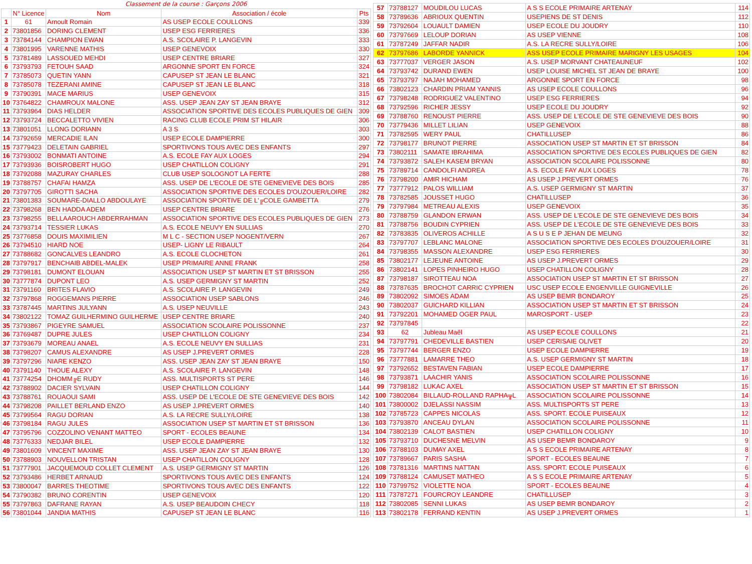| Classement de la course : Garçons 2006 | | | | |
| --- | --- | --- | --- | --- |
| | N° Licence | Nom | Association / école | Pts |
| 1 | 61 | Arnoult Romain | AS USEP ECOLE COULLONS | 339 |
| 2 | 73801856 | DORING CLEMENT | USEP ESG FERRIERES | 336 |
| 3 | 73784144 | CHAMPION EWAN | A.S. SCOLAIRE P. LANGEVIN | 333 |
| 4 | 73801995 | VARENNE MATHIS | USEP GENEVOIX | 330 |
| 5 | 73781489 | LASSOUED MEHDI | USEP CENTRE BRIARE | 327 |
| 6 | 73793793 | FETOUH SAAD | ARGONNE SPORT EN FORCE | 324 |
| 7 | 73785073 | QUETIN YANN | CAPUSEP ST JEAN LE BLANC | 321 |
| 8 | 73785078 | TEZERANI AMINE | CAPUSEP ST JEAN LE BLANC | 318 |
| 9 | 73790391 | MACE MARIUS | USEP GENEVOIX | 315 |
| 10 | 73764822 | CHAMROUX MALONE | ASS. USEP JEAN ZAY ST JEAN BRAYE | 312 |
| 11 | 73793964 | DIAS HELDER | ASSOCIATION SPORTIVE DES ECOLES PUBLIQUES DE GIEN | 309 |
| 12 | 73793724 | BECCALETTO VIVIEN | RACING CLUB ECOLE PRIM ST HILAIR | 306 |
| 13 | 73801051 | LLONG DORIANN | A 3 S | 303 |
| 14 | 73792659 | MERCADIE ILAN | USEP ECOLE DAMPIERRE | 300 |
| 15 | 73779423 | DELETAIN GABRIEL | SPORTIVONS TOUS AVEC DES ENFANTS | 297 |
| 16 | 73793002 | BONMATI ANTOINE | A.S. ECOLE FAY AUX LOGES | 294 |
| 17 | 73793936 | BOISROBERT HUGO | USEP CHATILLON COLIGNY | 291 |
| 18 | 73792088 | MAZURAY CHARLES | CLUB USEP SOLOGNOT LA FERTE | 288 |
| 19 | 73788757 | CHAFAI HAMZA | ASS. USEP DE L'ECOLE DE STE GENEVIEVE DES BOIS | 285 |
| 20 | 73797705 | GIROTTI SACHA | ASSOCIATION SPORTIVE DES ECOLES D'OUZOUER/LOIRE | 282 |
| 21 | 73801383 | SOUMARE-DIALLO ABDOULAYE | ASSOCIATION SPORTIVE DE L'╔COLE GAMBETTA | 279 |
| 22 | 73798268 | BEN HADDA ADEM | USEP CENTRE BRIARE | 276 |
| 23 | 73798255 | BELLAAROUCH ABDERRAHMAN | ASSOCIATION SPORTIVE DES ECOLES PUBLIQUES DE GIEN | 273 |
| 24 | 73793714 | TESSIER LUKAS | A.S. ECOLE NEUVY EN SULLIAS | 270 |
| 25 | 73776858 | DOUIS MAXIMILIEN | M L C - SECTION USEP NOGENT/VERN | 267 |
| 26 | 73794510 | HIARD NOE | USEP- LIGNY LE RIBAULT | 264 |
| 27 | 73788682 | GONCALVES LEANDRO | A.S. ECOLE CLOCHETON | 261 |
| 28 | 73797917 | BENCHAIB ABDEL-MALEK | USEP PRIMAIRE ANNE FRANK | 258 |
| 29 | 73798181 | DUMONT ELOUAN | ASSOCIATION USEP ST MARTIN ET ST BRISSON | 255 |
| 30 | 73777874 | DUPONT LEO | A.S. USEP GERMIGNY ST MARTIN | 252 |
| 31 | 73791160 | BRITES FLAVIO | A.S. SCOLAIRE P. LANGEVIN | 249 |
| 32 | 73797868 | ROGGEMANS PIERRE | ASSOCIATION USEP SABLONS | 246 |
| 33 | 73787445 | MARTINS JULYANN | A.S. USEP NEUVILLE | 243 |
| 34 | 73802122 | TOMAZ GUILHERMINO GUILHERME | USEP CENTRE BRIARE | 240 |
| 35 | 73793867 | PIGEYRE SAMUEL | ASSOCIATION SCOLAIRE POLISSONNE | 237 |
| 36 | 73769487 | DUPRE JULES | USEP CHATILLON COLIGNY | 234 |
| 37 | 73793679 | MOREAU ANAEL | A.S. ECOLE NEUVY EN SULLIAS | 231 |
| 38 | 73798207 | CAMUS ALEXANDRE | AS USEP J.PREVERT ORMES | 228 |
| 39 | 73797296 | NIARE KENZO | ASS. USEP JEAN ZAY ST JEAN BRAYE | 150 |
| 40 | 73791140 | THOUE ALEXY | A.S. SCOLAIRE P. LANGEVIN | 148 |
| 41 | 73774254 | DHOMM╔E RUDY | ASS. MULTISPORTS ST PERE | 146 |
| 42 | 73788902 | DACIER SYLVAIN | USEP CHATILLON COLIGNY | 144 |
| 43 | 73788761 | ROUAOUI SAMI | ASS. USEP DE L'ECOLE DE STE GENEVIEVE DES BOIS | 142 |
| 44 | 73798208 | PAILLET BERLAND ENZO | AS USEP J.PREVERT ORMES | 140 |
| 45 | 73799564 | RAGU DORIAN | A.S. LA RECRE SULLY/LOIRE | 138 |
| 46 | 73798184 | RAGU JULES | ASSOCIATION USEP ST MARTIN ET ST BRISSON | 136 |
| 47 | 73795796 | COZZOLINO VENANT MATTEO | SPORT - ECOLES BEAUNE | 134 |
| 48 | 73776333 | NEDJAR BILEL | USEP ECOLE DAMPIERRE | 132 |
| 49 | 73801609 | VINCENT MAXIME | ASS. USEP JEAN ZAY ST JEAN BRAYE | 130 |
| 50 | 73788903 | NOUVELLON TRISTAN | USEP CHATILLON COLIGNY | 128 |
| 51 | 73777901 | JACQUEMOUD COLLET CLEMENT | A.S. USEP GERMIGNY ST MARTIN | 126 |
| 52 | 73793486 | HERBET ARNAUD | SPORTIVONS TOUS AVEC DES ENFANTS | 124 |
| 53 | 73800047 | BARRES THEOTIME | SPORTIVONS TOUS AVEC DES ENFANTS | 122 |
| 54 | 73790382 | BRUNO CORENTIN | USEP GENEVOIX | 120 |
| 55 | 73797863 | DAFRANE RAYAN | A.S. USEP BEAUDOIN CHECY | 118 |
| 56 | 73801044 | JANDIA MATHIS | CAPUSEP ST JEAN LE BLANC | 116 |
| 57 | 73788127 | MOUDILOU LUCAS | A S S ECOLE PRIMAIRE ARTENAY | 114 |
| 58 | 73789636 | ABRIOUX QUENTIN | USEPIENS DE ST DENIS | 112 |
| 59 | 73792604 | LOUAULT DAMIEN | USEP ECOLE DU JOUDRY | 110 |
| 60 | 73797669 | LELOUP DORIAN | AS USEP VIENNE | 108 |
| 61 | 73787249 | JAFFAR NADIR | A.S. LA RECRE SULLY/LOIRE | 106 |
| 62 | 73797686 | LABORDE YANNICK | ASS USEP ECOLE PRIMAIRE MARIGNY LES USAGES | 104 |
| 63 | 73777037 | VERGER JASON | A.S. USEP MORVANT CHATEAUNEUF | 102 |
| 64 | 73793742 | DURAND EWEN | USEP LOUISE MICHEL ST JEAN DE BRAYE | 100 |
| 65 | 73793797 | NAJAH MOHAMED | ARGONNE SPORT EN FORCE | 98 |
| 66 | 73802123 | CHARDIN PRIAM YANNIS | AS USEP ECOLE COULLONS | 96 |
| 67 | 73798248 | RODRIGUEZ VALENTINO | USEP ESG FERRIERES | 94 |
| 68 | 73792596 | RICHER JESSY | USEP ECOLE DU JOUDRY | 92 |
| 69 | 73788760 | RENOUST PIERRE | ASS. USEP DE L'ECOLE DE STE GENEVIEVE DES BOIS | 90 |
| 70 | 73779436 | MILLET LILIAN | USEP GENEVOIX | 88 |
| 71 | 73782595 | WERY PAUL | CHATILLUSEP | 86 |
| 72 | 73798177 | BRUNOT PIERRE | ASSOCIATION USEP ST MARTIN ET ST BRISSON | 84 |
| 73 | 73802111 | SAMATE IBRAHIMA | ASSOCIATION SPORTIVE DES ECOLES PUBLIQUES DE GIEN | 82 |
| 74 | 73793872 | SALEH KASEM BRYAN | ASSOCIATION SCOLAIRE POLISSONNE | 80 |
| 75 | 73789714 | CANDOLFI ANDREA | A.S. ECOLE FAY AUX LOGES | 78 |
| 76 | 73798200 | AMIR HICHAM | AS USEP J.PREVERT ORMES | 76 |
| 77 | 73777912 | PALOS WILLIAM | A.S. USEP GERMIGNY ST MARTIN | 37 |
| 78 | 73782585 | JOUSSET HUGO | CHATILLUSEP | 36 |
| 79 | 73797984 | METREAU ALEXIS | USEP GENEVOIX | 35 |
| 80 | 73788759 | GLANDON ERWAN | ASS. USEP DE L'ECOLE DE STE GENEVIEVE DES BOIS | 34 |
| 81 | 73788756 | BOUDIN CYPRIEN | ASS. USEP DE L'ECOLE DE STE GENEVIEVE DES BOIS | 33 |
| 82 | 73783835 | OLIVEROS ACHILLE | A S U S E P JEHAN DE MEUNG | 32 |
| 83 | 73797707 | LEBLANC MALONE | ASSOCIATION SPORTIVE DES ECOLES D'OUZOUER/LOIRE | 31 |
| 84 | 73798355 | MASSON ALEXANDRE | USEP ESG FERRIERES | 30 |
| 85 | 73802177 | LEJEUNE ANTOINE | AS USEP J.PREVERT ORMES | 29 |
| 86 | 73802141 | LOPES PINHEIRO HUGO | USEP CHATILLON COLIGNY | 28 |
| 87 | 73798187 | SIROTTEAU NOA | ASSOCIATION USEP ST MARTIN ET ST BRISSON | 27 |
| 88 | 73787635 | BROCHOT CARRIC CYPRIEN | USC USEP ECOLE ENGENVILLE GUIGNEVILLE | 26 |
| 89 | 73802092 | SIMOES ADAM | AS USEP BEMR BONDAROY | 25 |
| 90 | 73802037 | GUICHARD KILLIAN | ASSOCIATION USEP ST MARTIN ET ST BRISSON | 24 |
| 91 | 73792201 | MOHAMED OGER PAUL | MAROSPORT - USEP | 23 |
| 92 | 73797845 | | | 22 |
| 93 | 62 | Jubleau Maël | AS USEP ECOLE COULLONS | 21 |
| 94 | 73797791 | CHEDEVILLE BASTIEN | USEP CERISAIE OLIVET | 20 |
| 95 | 73797744 | BERGER ENZO | USEP ECOLE DAMPIERRE | 19 |
| 96 | 73777881 | LAMARRE THEO | A.S. USEP GERMIGNY ST MARTIN | 18 |
| 97 | 73792652 | BESTAVEN FABIAN | USEP ECOLE DAMPIERRE | 17 |
| 98 | 73793871 | LAACHIR YANIS | ASSOCIATION SCOLAIRE POLISSONNE | 16 |
| 99 | 73798182 | LUKAC AXEL | ASSOCIATION USEP ST MARTIN ET ST BRISSON | 15 |
| 100 | 73802084 | BILLAUD-ROLLAND RAPHA╦L | ASSOCIATION SCOLAIRE POLISSONNE | 14 |
| 101 | 73800002 | DJELASSI NASSIM | ASS. MULTISPORTS ST PERE | 13 |
| 102 | 73785723 | CAPPES NICOLAS | ASS. SPORT. ECOLE PUISEAUX | 12 |
| 103 | 73793870 | ANCEAU DYLAN | ASSOCIATION SCOLAIRE POLISSONNE | 11 |
| 104 | 73802139 | CALOT BASTIEN | USEP CHATILLON COLIGNY | 10 |
| 105 | 73793710 | DUCHESNE MELVIN | AS USEP BEMR BONDAROY | 9 |
| 106 | 73788103 | DUMAY AXEL | A S S ECOLE PRIMAIRE ARTENAY | 8 |
| 107 | 73789667 | PARIS SASHA | SPORT - ECOLES BEAUNE | 7 |
| 108 | 73781316 | MARTINS NATTAN | ASS. SPORT. ECOLE PUISEAUX | 6 |
| 109 | 73788124 | CAMUSET MATHEO | A S S ECOLE PRIMAIRE ARTENAY | 5 |
| 110 | 73799752 | VIOLETTE NOA | SPORT - ECOLES BEAUNE | 4 |
| 111 | 73787271 | FOURCROY LEANDRE | CHATILLUSEP | 3 |
| 112 | 73802085 | SENNI LUKAS | AS USEP BEMR BONDAROY | 2 |
| 113 | 73802178 | FERRAND KENTIN | AS USEP J.PREVERT ORMES | 1 |